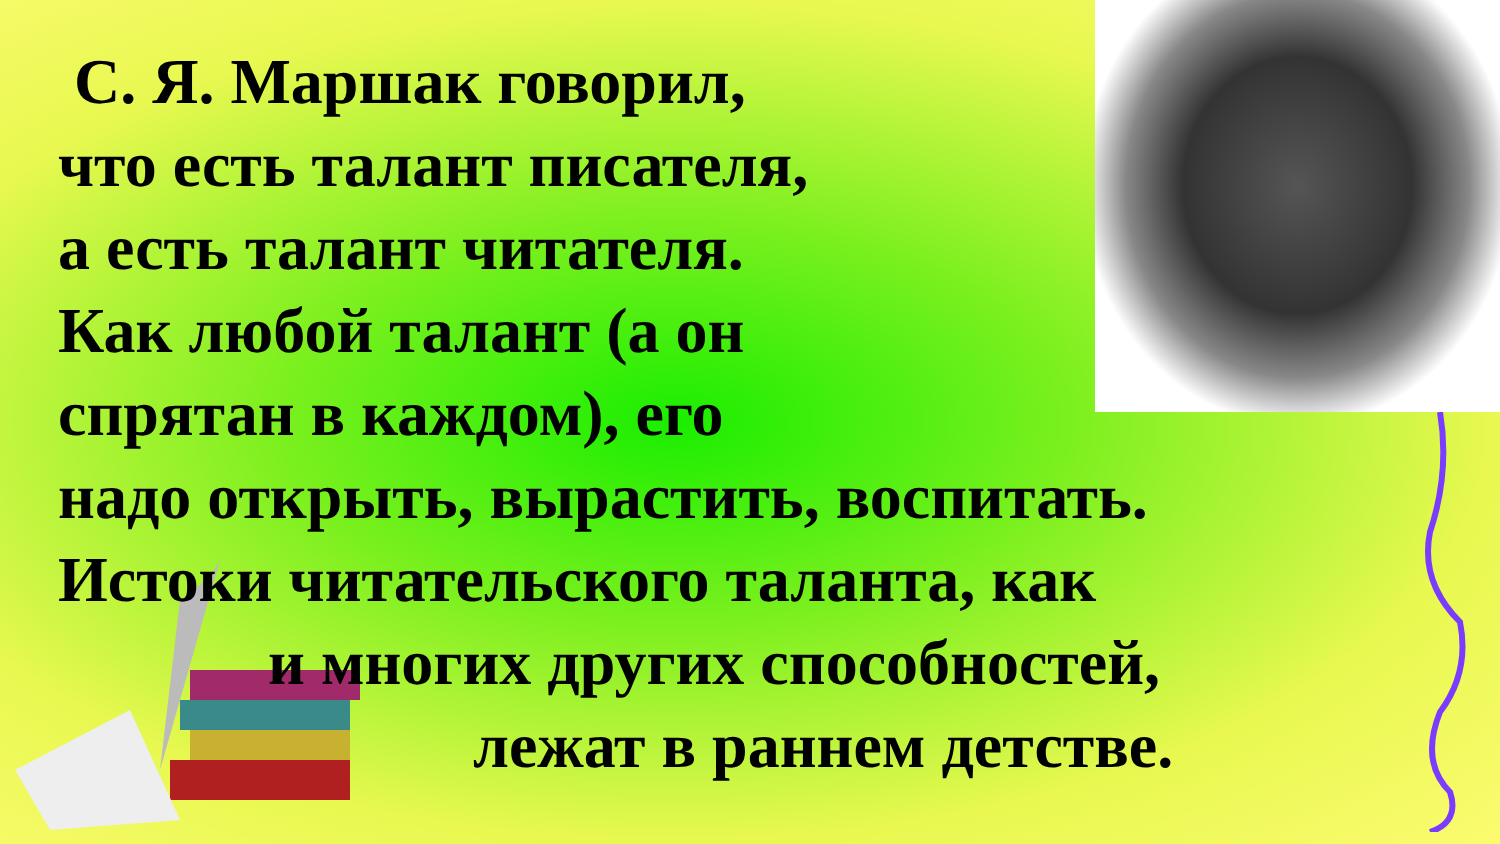С. Я. Маршак говорил,
что есть талант писателя,
а есть талант читателя.
Как любой талант (а он
спрятан в каждом), его
надо открыть, вырастить, воспитать.
Истоки читательского таланта, как
и многих других способностей,
лежат в раннем детстве.